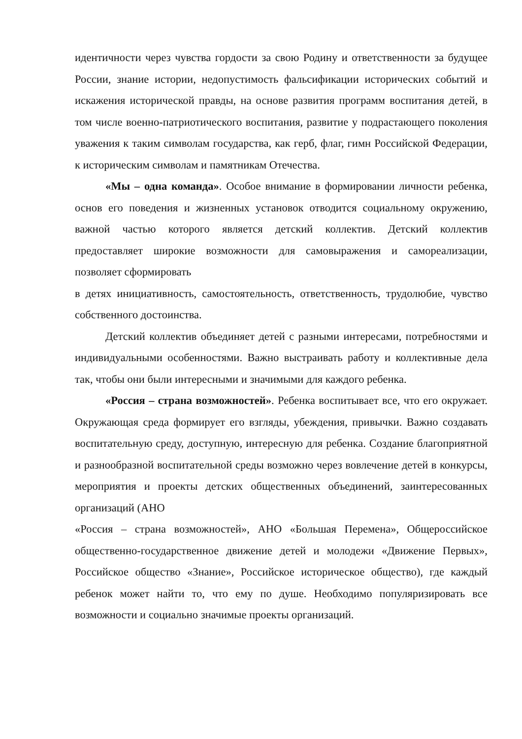идентичности через чувства гордости за свою Родину и ответственности за будущее России, знание истории, недопустимость фальсификации исторических событий и искажения исторической правды, на основе развития программ воспитания детей, в том числе военно-патриотического воспитания, развитие у подрастающего поколения уважения к таким символам государства, как герб, флаг, гимн Российской Федерации, к историческим символам и памятникам Отечества.
«Мы – одна команда». Особое внимание в формировании личности ребенка, основ его поведения и жизненных установок отводится социальному окружению, важной частью которого является детский коллектив. Детский коллектив предоставляет широкие возможности для самовыражения и самореализации, позволяет сформировать
в детях инициативность, самостоятельность, ответственность, трудолюбие, чувство собственного достоинства.
Детский коллектив объединяет детей с разными интересами, потребностями и индивидуальными особенностями. Важно выстраивать работу и коллективные дела так, чтобы они были интересными и значимыми для каждого ребенка.
«Россия – страна возможностей». Ребенка воспитывает все, что его окружает. Окружающая среда формирует его взгляды, убеждения, привычки. Важно создавать воспитательную среду, доступную, интересную для ребенка. Создание благоприятной и разнообразной воспитательной среды возможно через вовлечение детей в конкурсы, мероприятия и проекты детских общественных объединений, заинтересованных организаций (АНО
«Россия – страна возможностей», АНО «Большая Перемена», Общероссийское общественно-государственное движение детей и молодежи «Движение Первых», Российское общество «Знание», Российское историческое общество), где каждый ребенок может найти то, что ему по душе. Необходимо популяризировать все возможности и социально значимые проекты организаций.